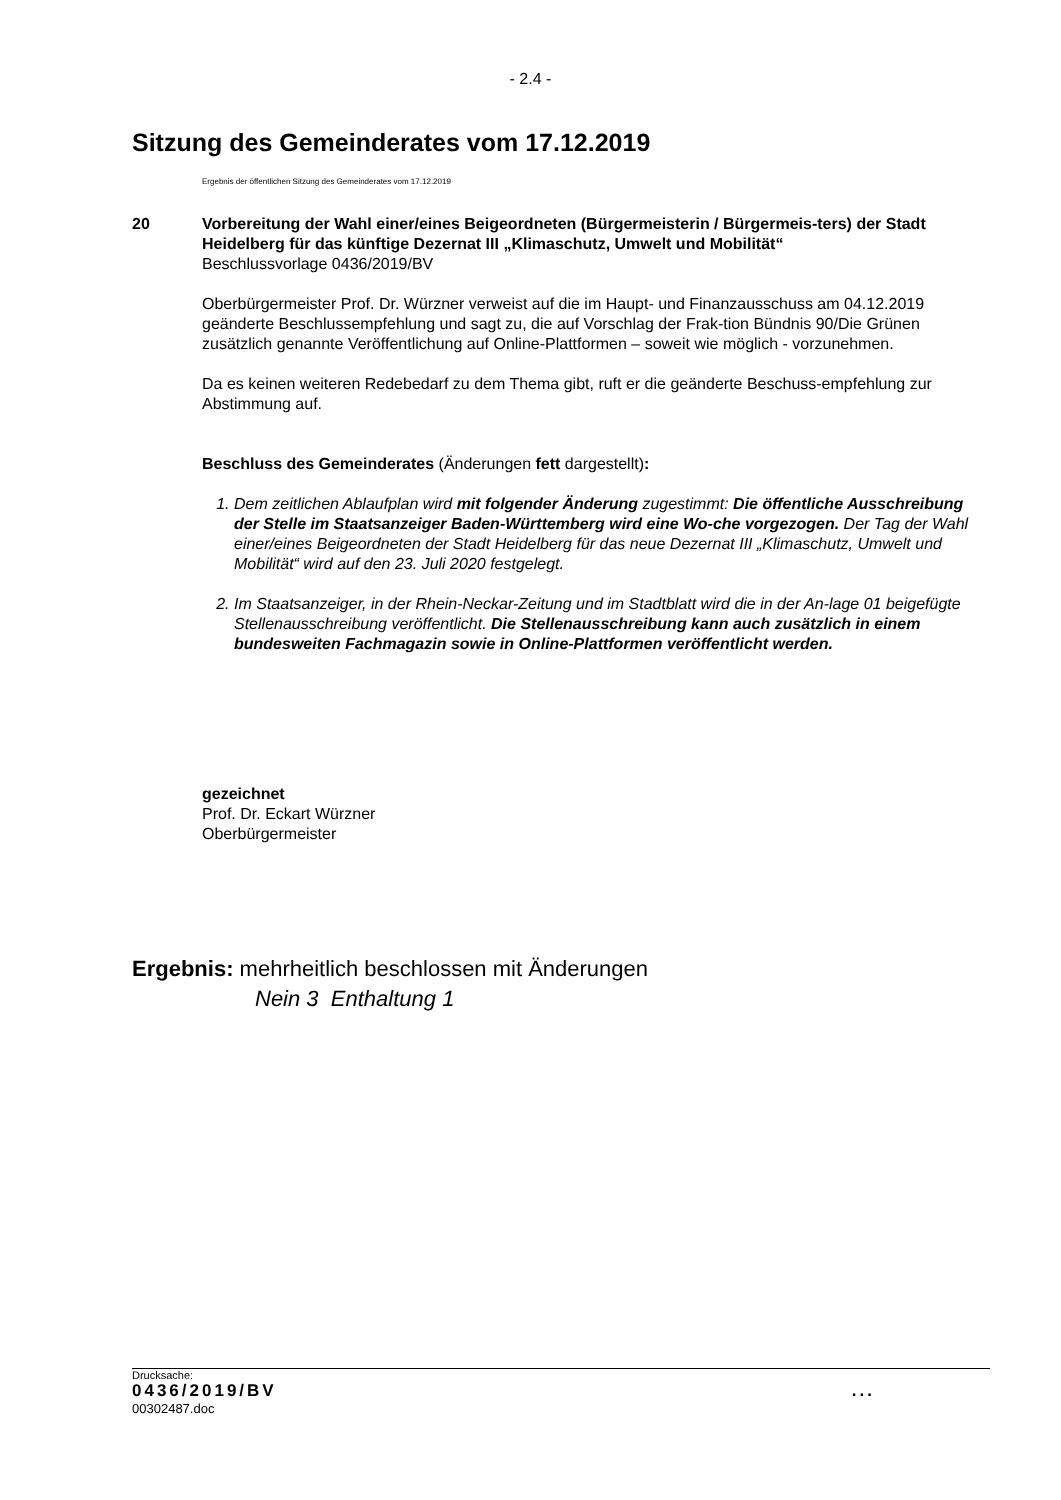- 2.4 -
Sitzung des Gemeinderates vom 17.12.2019
Ergebnis der öffentlichen Sitzung des Gemeinderates vom 17.12.2019
20 Vorbereitung der Wahl einer/eines Beigeordneten (Bürgermeisterin / Bürgermeis-ters) der Stadt Heidelberg für das künftige Dezernat III „Klimaschutz, Umwelt und Mobilität“
Beschlussvorlage 0436/2019/BV
Oberbürgermeister Prof. Dr. Würzner verweist auf die im Haupt- und Finanzausschuss am 04.12.2019 geänderte Beschlussempfehlung und sagt zu, die auf Vorschlag der Frak-tion Bündnis 90/Die Grünen zusätzlich genannte Veröffentlichung auf Online-Plattformen – soweit wie möglich - vorzunehmen.
Da es keinen weiteren Redebedarf zu dem Thema gibt, ruft er die geänderte Beschuss-empfehlung zur Abstimmung auf.
Beschluss des Gemeinderates (Änderungen fett dargestellt):
1. Dem zeitlichen Ablaufplan wird mit folgender Änderung zugestimmt: Die öffentliche Ausschreibung der Stelle im Staatsanzeiger Baden-Württemberg wird eine Wo-che vorgezogen. Der Tag der Wahl einer/eines Beigeordneten der Stadt Heidelberg für das neue Dezernat III „Klimaschutz, Umwelt und Mobilität“ wird auf den 23. Juli 2020 festgelegt.
2. Im Staatsanzeiger, in der Rhein-Neckar-Zeitung und im Stadtblatt wird die in der An-lage 01 beigefügte Stellenausschreibung veröffentlicht. Die Stellenausschreibung kann auch zusätzlich in einem bundesweiten Fachmagazin sowie in Online-Plattformen veröffentlicht werden.
gezeichnet
Prof. Dr. Eckart Würzner
Oberbürgermeister
Ergebnis: mehrheitlich beschlossen mit Änderungen
Nein 3 Enthaltung 1
Drucksache:
0436/2019/BV...
00302487.doc